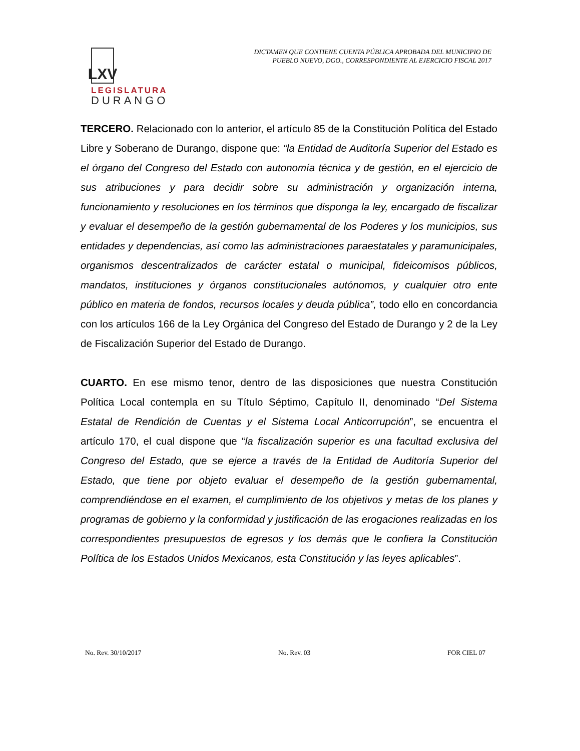LXV
LEGISLATURA
DURANGO
DICTAMEN QUE CONTIENE CUENTA PÚBLICA APROBADA DEL MUNICIPIO DE
PUEBLO NUEVO, DGO., CORRESPONDIENTE AL EJERCICIO FISCAL 2017
TERCERO. Relacionado con lo anterior, el artículo 85 de la Constitución Política del Estado Libre y Soberano de Durango, dispone que: “la Entidad de Auditoría Superior del Estado es el órgano del Congreso del Estado con autonomía técnica y de gestión, en el ejercicio de sus atribuciones y para decidir sobre su administración y organización interna, funcionamiento y resoluciones en los términos que disponga la ley, encargado de fiscalizar y evaluar el desempeño de la gestión gubernamental de los Poderes y los municipios, sus entidades y dependencias, así como las administraciones paraestatales y paramunicipales, organismos descentralizados de carácter estatal o municipal, fideicomisos públicos, mandatos, instituciones y órganos constitucionales autónomos, y cualquier otro ente público en materia de fondos, recursos locales y deuda pública”, todo ello en concordancia con los artículos 166 de la Ley Orgánica del Congreso del Estado de Durango y 2 de la Ley de Fiscalización Superior del Estado de Durango.
CUARTO. En ese mismo tenor, dentro de las disposiciones que nuestra Constitución Política Local contempla en su Título Séptimo, Capítulo II, denominado “Del Sistema Estatal de Rendición de Cuentas y el Sistema Local Anticorrupción”, se encuentra el artículo 170, el cual dispone que “la fiscalización superior es una facultad exclusiva del Congreso del Estado, que se ejerce a través de la Entidad de Auditoría Superior del Estado, que tiene por objeto evaluar el desempeño de la gestión gubernamental, comprendiéndose en el examen, el cumplimiento de los objetivos y metas de los planes y programas de gobierno y la conformidad y justificación de las erogaciones realizadas en los correspondientes presupuestos de egresos y los demás que le confiera la Constitución Política de los Estados Unidos Mexicanos, esta Constitución y las leyes aplicables”.
No. Rev. 30/10/2017 No. Rev. 03 FOR CIEL 07